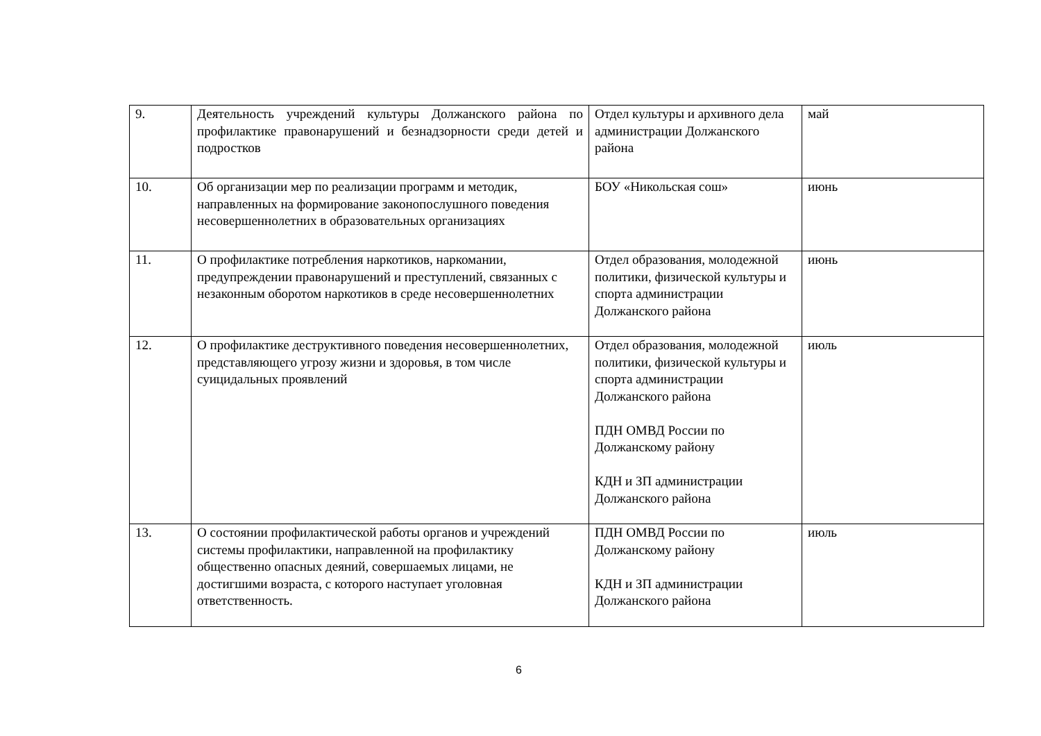| 9. | Деятельность учреждений культуры Должанского района по профилактике правонарушений и безнадзорности среди детей и подростков | Отдел культуры и архивного дела администрации Должанского района | май |
| 10. | Об организации мер по реализации программ и методик, направленных на формирование законопослушного поведения несовершеннолетних в образовательных организациях | БОУ «Никольская сош» | июнь |
| 11. | О профилактике потребления наркотиков, наркомании, предупреждении правонарушений и преступлений, связанных с незаконным оборотом наркотиков в среде несовершеннолетних | Отдел образования, молодежной политики, физической культуры и спорта администрации Должанского района | июнь |
| 12. | О профилактике деструктивного поведения несовершеннолетних, представляющего угрозу жизни и здоровья, в том числе суицидальных проявлений | Отдел образования, молодежной политики, физической культуры и спорта администрации Должанского района ПДН ОМВД России по Должанскому району КДН и ЗП администрации Должанского района | июль |
| 13. | О состоянии профилактической работы органов и учреждений системы профилактики, направленной на профилактику общественно опасных деяний, совершаемых лицами, не достигшими возраста, с которого наступает уголовная ответственность. | ПДН ОМВД России по Должанскому району КДН и ЗП администрации Должанского района | июль |
6